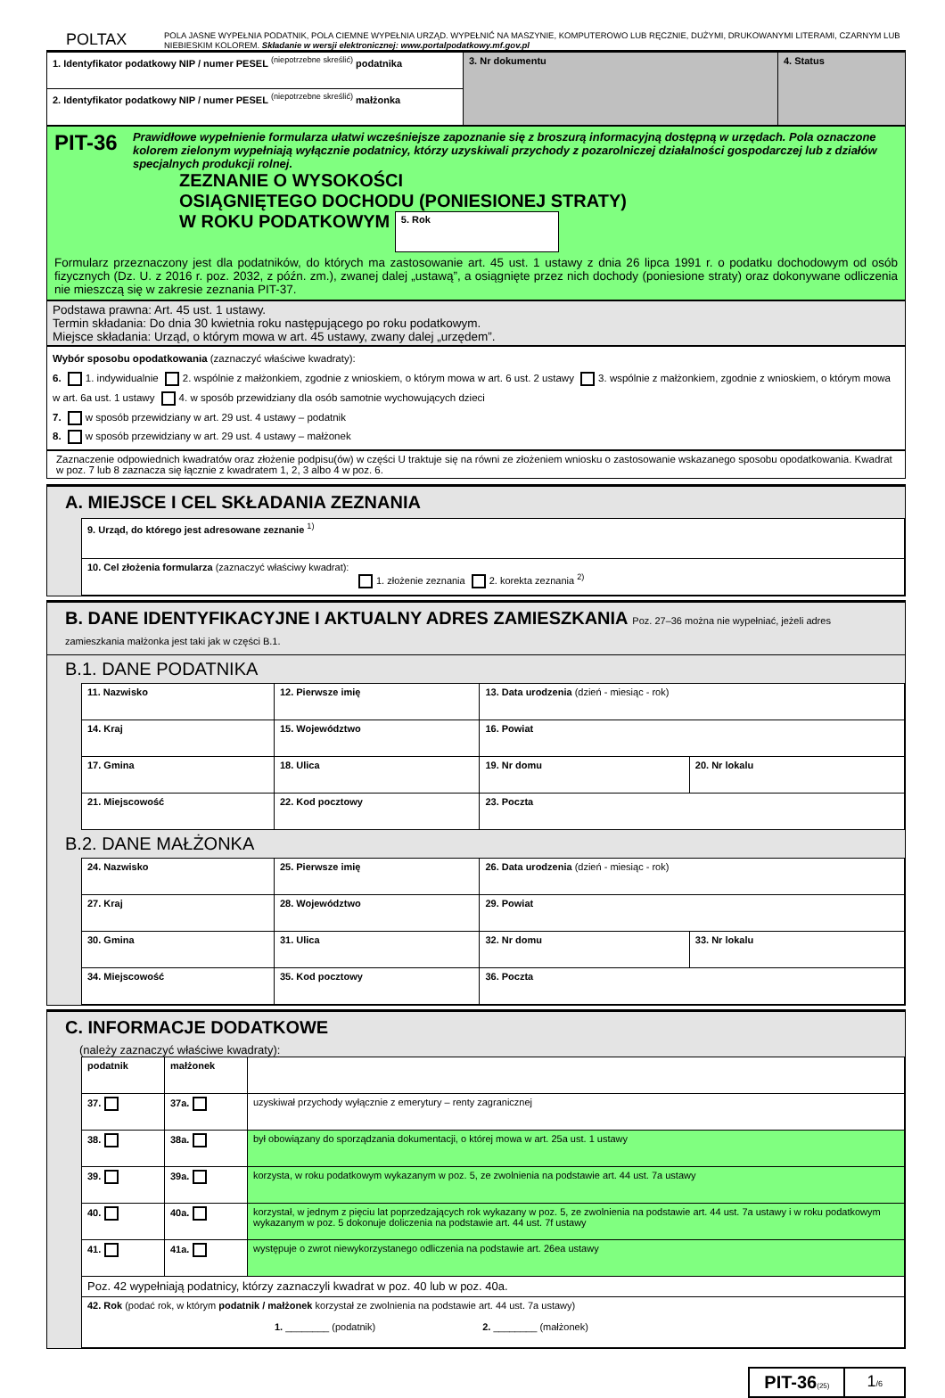POLTAX
POLA JASNE WYPEŁNIA PODATNIK, POLA CIEMNE WYPEŁNIA URZĄD. WYPEŁNIĆ NA MASZYNIE, KOMPUTEROWO LUB RĘCZNIE, DUŻYMI, DRUKOWANYMI LITERAMI, CZARNYM LUB NIEBIESKIM KOLOREM. Składanie w wersji elektronicznej: www.portalpodatkowy.mf.gov.pl
| 1. Identyfikator podatkowy NIP / numer PESEL <sup>(niepotrzebne skreślić)</sup> podatnika | 3. Nr dokumentu | 4. Status |
| 2. Identyfikator podatkowy NIP / numer PESEL <sup>(niepotrzebne skreślić)</sup> małżonka | | |
PIT-36
Prawidłowe wypełnienie formularza ułatwi wcześniejsze zapoznanie się z broszurą informacyjną dostępną w urzędach. Pola oznaczone kolorem zielonym wypełniają wyłącznie podatnicy, którzy uzyskiwali przychody z pozarolniczej działalności gospodarczej lub z działów specjalnych produkcji rolnej.
ZEZNANIE O WYSOKOŚCI
OSIĄGNIĘTEGO DOCHODU (PONIESIONEJ STRATY)
W ROKU PODATKOWYM 5. Rok
Formularz przeznaczony jest dla podatników, do których ma zastosowanie art. 45 ust. 1 ustawy z dnia 26 lipca 1991 r. o podatku dochodowym od osób fizycznych (Dz. U. z 2016 r. poz. 2032, z późn. zm.), zwanej dalej „ustawą”, a osiągnięte przez nich dochody (poniesione straty) oraz dokonywane odliczenia nie mieszczą się w zakresie zeznania PIT-37.
Podstawa prawna: Art. 45 ust. 1 ustawy.
Termin składania: Do dnia 30 kwietnia roku następującego po roku podatkowym.
Miejsce składania: Urząd, o którym mowa w art. 45 ustawy, zwany dalej „urzędem”.
Wybór sposobu opodatkowania (zaznaczyć właściwe kwadraty):
6. 1. indywidualnie 2. wspólnie z małżonkiem, zgodnie z wnioskiem, o którym mowa w art. 6 ust. 2 ustawy 3. wspólnie z małżonkiem, zgodnie z wnioskiem, o którym mowa w art. 6a ust. 1 ustawy 4. w sposób przewidziany dla osób samotnie wychowujących dzieci
7. w sposób przewidziany w art. 29 ust. 4 ustawy – podatnik
8. w sposób przewidziany w art. 29 ust. 4 ustawy – małżonek
Zaznaczenie odpowiednich kwadratów oraz złożenie podpisu(ów) w części U traktuje się na równi ze złożeniem wniosku o zastosowanie wskazanego sposobu opodatkowania. Kwadrat w poz. 7 lub 8 zaznacza się łącznie z kwadratem 1, 2, 3 albo 4 w poz. 6.
A. MIEJSCE I CEL SKŁADANIA ZEZNANIA
| 9. Urząd, do którego jest adresowane zeznanie <sup>1)</sup> |
| 10. Cel złożenia formularza (zaznaczyć właściwy kwadrat): 1. złożenie zeznania 2. korekta zeznania <sup>2)</sup> |
B. DANE IDENTYFIKACYJNE I AKTUALNY ADRES ZAMIESZKANIA Poz. 27–36 można nie wypełniać, jeżeli adres zamieszkania małżonka jest taki jak w części B.1.
B.1. DANE PODATNIKA
| 11. Nazwisko | | 12. Pierwsze imię | | 13. Data urodzenia (dzień - miesiąc - rok) | |
| 14. Kraj | 15. Województwo | | | 16. Powiat | |
| 17. Gmina | 18. Ulica | | | 19. Nr domu | 20. Nr lokalu |
| 21. Miejscowość | | 22. Kod pocztowy | 23. Poczta | | |
B.2. DANE MAŁŻONKA
| 24. Nazwisko | | 25. Pierwsze imię | | 26. Data urodzenia (dzień - miesiąc - rok) | |
| 27. Kraj | 28. Województwo | | | 29. Powiat | |
| 30. Gmina | 31. Ulica | | | 32. Nr domu | 33. Nr lokalu |
| 34. Miejscowość | | 35. Kod pocztowy | 36. Poczta | | |
C. INFORMACJE DODATKOWE
(należy zaznaczyć właściwe kwadraty):
| podatnik | małżonek | |
| 37. | 37a. | uzyskiwał przychody wyłącznie z emerytury – renty zagranicznej |
| 38. | 38a. | był obowiązany do sporządzania dokumentacji, o której mowa w art. 25a ust. 1 ustawy |
| 39. | 39a. | korzysta, w roku podatkowym wykazanym w poz. 5, ze zwolnienia na podstawie art. 44 ust. 7a ustawy |
| 40. | 40a. | korzystał, w jednym z pięciu lat poprzedzających rok wykazany w poz. 5, ze zwolnienia na podstawie art. 44 ust. 7a ustawy i w roku podatkowym wykazanym w poz. 5 dokonuje doliczenia na podstawie art. 44 ust. 7f ustawy |
| 41. | 41a. | występuje o zwrot niewykorzystanego odliczenia na podstawie art. 26ea ustawy |
| Poz. 42 wypełniają podatnicy, którzy zaznaczyli kwadrat w poz. 40 lub w poz. 40a. | | |
| 42. Rok (podać rok, w którym podatnik / małżonek korzystał ze zwolnienia na podstawie art. 44 ust. 7a ustawy) 1. ________ (podatnik) 2. ________ (małżonek) | | |
PIT-36(25)
1/6